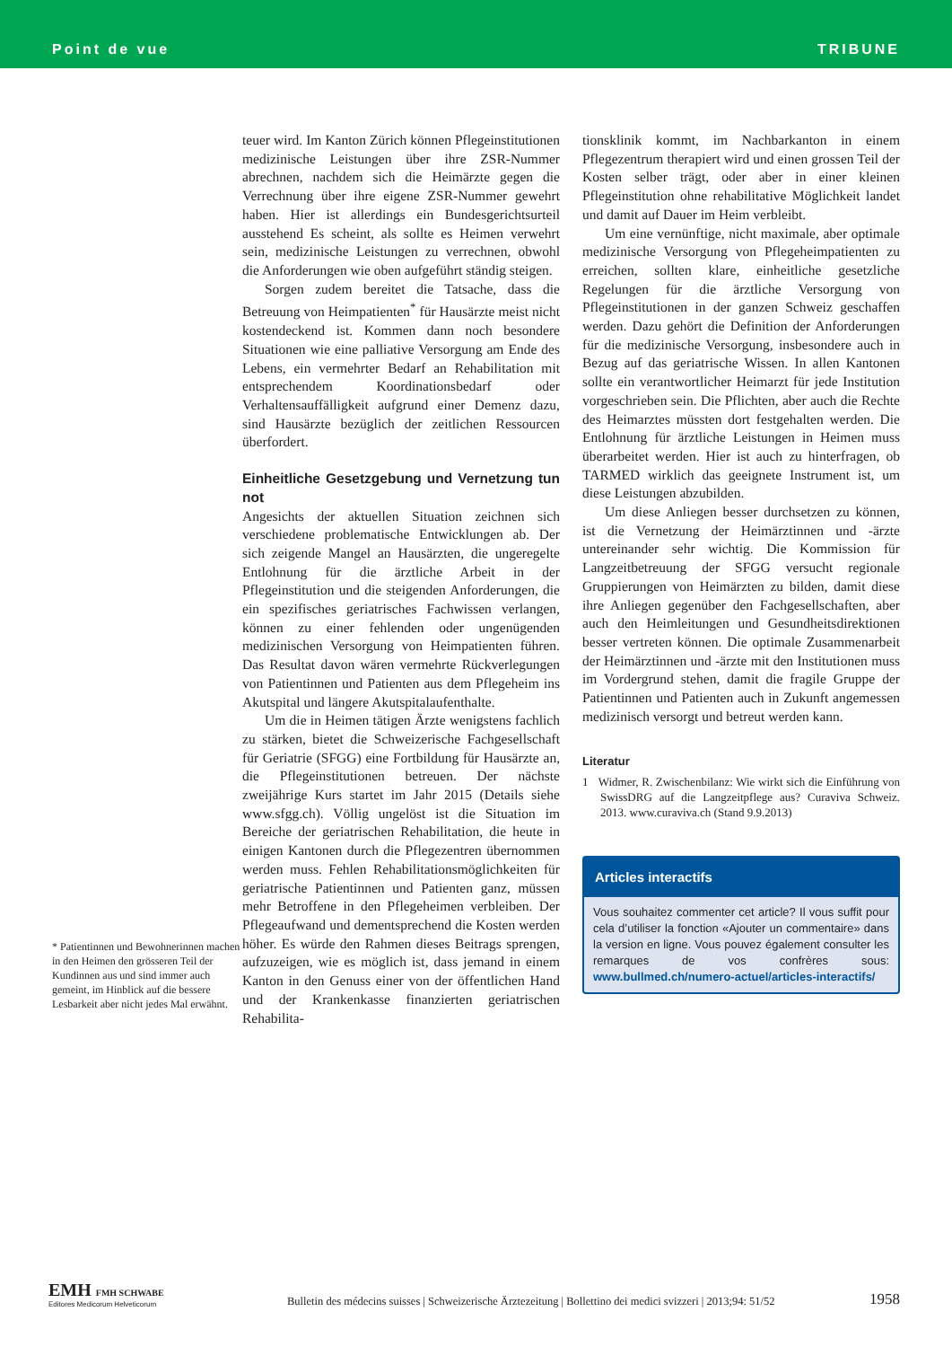Point de vue TRIBUNE
* Patientinnen und Bewohnerinnen machen in den Heimen den grösseren Teil der Kundinnen aus und sind immer auch gemeint, im Hinblick auf die bessere Lesbarkeit aber nicht jedes Mal erwähnt.
teuer wird. Im Kanton Zürich können Pflegeinstitutionen medizinische Leistungen über ihre ZSR-Nummer abrechnen, nachdem sich die Heimärzte gegen die Verrechnung über ihre eigene ZSR-Nummer gewehrt haben. Hier ist allerdings ein Bundesgerichtsurteil ausstehend Es scheint, als sollte es Heimen verwehrt sein, medizinische Leistungen zu verrechnen, obwohl die Anforderungen wie oben aufgeführt ständig steigen.
Sorgen zudem bereitet die Tatsache, dass die Betreuung von Heimpatienten<sup>*</sup> für Hausärzte meist nicht kostendeckend ist. Kommen dann noch besondere Situationen wie eine palliative Versorgung am Ende des Lebens, ein vermehrter Bedarf an Rehabilitation mit entsprechendem Koordinationsbedarf oder Verhaltensauffälligkeit aufgrund einer Demenz dazu, sind Hausärzte bezüglich der zeitlichen Ressourcen überfordert.
Einheitliche Gesetzgebung und Vernetzung tun not
Angesichts der aktuellen Situation zeichnen sich verschiedene problematische Entwicklungen ab. Der sich zeigende Mangel an Hausärzten, die ungeregelte Entlohnung für die ärztliche Arbeit in der Pflegeinstitution und die steigenden Anforderungen, die ein spezifisches geriatrisches Fachwissen verlangen, können zu einer fehlenden oder ungenügenden medizinischen Versorgung von Heimpatienten führen. Das Resultat davon wären vermehrte Rückverlegungen von Patientinnen und Patienten aus dem Pflegeheim ins Akutspital und längere Akutspitalaufenthalte.
Um die in Heimen tätigen Ärzte wenigstens fachlich zu stärken, bietet die Schweizerische Fachgesellschaft für Geriatrie (SFGG) eine Fortbildung für Hausärzte an, die Pflegeinstitutionen betreuen. Der nächste zweijährige Kurs startet im Jahr 2015 (Details siehe www.sfgg.ch). Völlig ungelöst ist die Situation im Bereiche der geriatrischen Rehabilitation, die heute in einigen Kantonen durch die Pflegezentren übernommen werden muss. Fehlen Rehabilitationsmöglichkeiten für geriatrische Patientinnen und Patienten ganz, müssen mehr Betroffene in den Pflegeheimen verbleiben. Der Pflegeaufwand und dementsprechend die Kosten werden höher. Es würde den Rahmen dieses Beitrags sprengen, aufzuzeigen, wie es möglich ist, dass jemand in einem Kanton in den Genuss einer von der öffentlichen Hand und der Krankenkasse finanzierten geriatrischen Rehabilita-
tionsklinik kommt, im Nachbarkanton in einem Pflegezentrum therapiert wird und einen grossen Teil der Kosten selber trägt, oder aber in einer kleinen Pflegeinstitution ohne rehabilitative Möglichkeit landet und damit auf Dauer im Heim verbleibt.
Um eine vernünftige, nicht maximale, aber optimale medizinische Versorgung von Pflegeheimpatienten zu erreichen, sollten klare, einheitliche gesetzliche Regelungen für die ärztliche Versorgung von Pflegeinstitutionen in der ganzen Schweiz geschaffen werden. Dazu gehört die Definition der Anforderungen für die medizinische Versorgung, insbesondere auch in Bezug auf das geriatrische Wissen. In allen Kantonen sollte ein verantwortlicher Heimarzt für jede Institution vorgeschrieben sein. Die Pflichten, aber auch die Rechte des Heimarztes müssten dort festgehalten werden. Die Entlohnung für ärztliche Leistungen in Heimen muss überarbeitet werden. Hier ist auch zu hinterfragen, ob TARMED wirklich das geeignete Instrument ist, um diese Leistungen abzubilden.
Um diese Anliegen besser durchsetzen zu können, ist die Vernetzung der Heimärztinnen und -ärzte untereinander sehr wichtig. Die Kommission für Langzeitbetreuung der SFGG versucht regionale Gruppierungen von Heimärzten zu bilden, damit diese ihre Anliegen gegenüber den Fachgesellschaften, aber auch den Heimleitungen und Gesundheitsdirektionen besser vertreten können. Die optimale Zusammenarbeit der Heimärztinnen und -ärzte mit den Institutionen muss im Vordergrund stehen, damit die fragile Gruppe der Patientinnen und Patienten auch in Zukunft angemessen medizinisch versorgt und betreut werden kann.
Literatur
1 Widmer, R. Zwischenbilanz: Wie wirkt sich die Einführung von SwissDRG auf die Langzeitpflege aus? Curaviva Schweiz. 2013. www.curaviva.ch (Stand 9.9.2013)
Articles interactifs
Vous souhaitez commenter cet article? Il vous suffit pour cela d’utiliser la fonction «Ajouter un commentaire» dans la version en ligne. Vous pouvez également consulter les remarques de vos confrères sous: www.bullmed.ch/numero-actuel/articles-interactifs/
EMH FMH SCHWABE
Editores Medicorum Helveticorum
Bulletin des médecins suisses | Schweizerische Ärztezeitung | Bollettino dei medici svizzeri | 2013;94: 51/52
1958